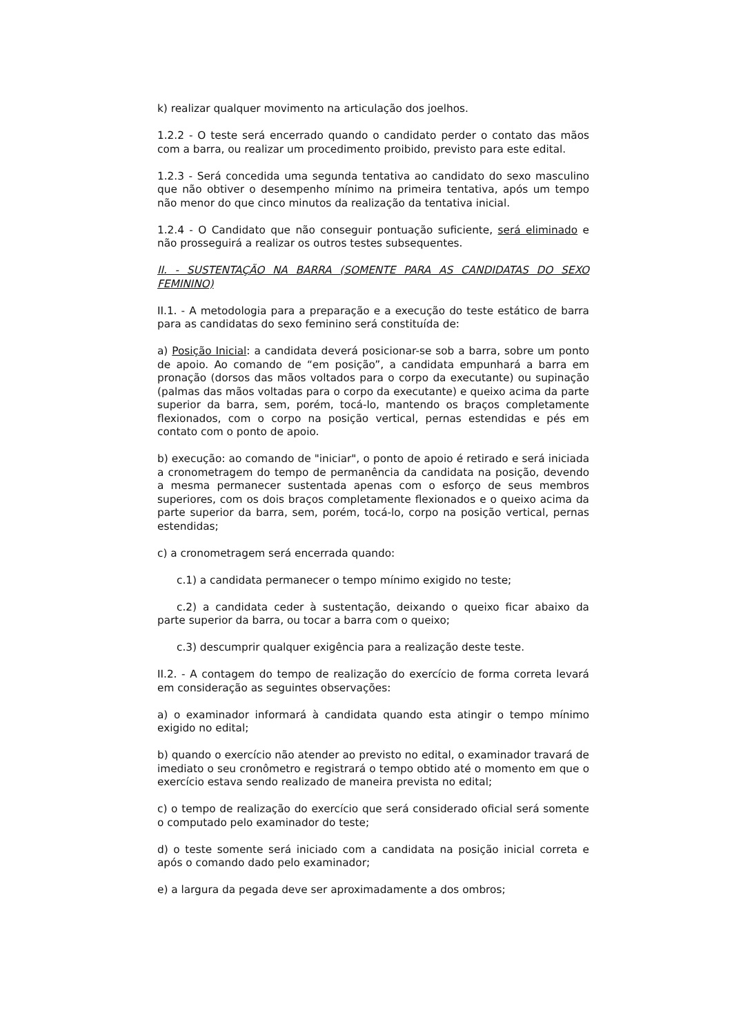k) realizar qualquer movimento na articulação dos joelhos.
1.2.2 - O teste será encerrado quando o candidato perder o contato das mãos com a barra, ou realizar um procedimento proibido, previsto para este edital.
1.2.3 - Será concedida uma segunda tentativa ao candidato do sexo masculino que não obtiver o desempenho mínimo na primeira tentativa, após um tempo não menor do que cinco minutos da realização da tentativa inicial.
1.2.4 - O Candidato que não conseguir pontuação suficiente, será eliminado e não prosseguirá a realizar os outros testes subsequentes.
II. - SUSTENTAÇÃO NA BARRA (SOMENTE PARA AS CANDIDATAS DO SEXO FEMININO)
II.1. - A metodologia para a preparação e a execução do teste estático de barra para as candidatas do sexo feminino será constituída de:
a) Posição Inicial: a candidata deverá posicionar-se sob a barra, sobre um ponto de apoio. Ao comando de “em posição”, a candidata empunhará a barra em pronação (dorsos das mãos voltados para o corpo da executante) ou supinação (palmas das mãos voltadas para o corpo da executante) e queixo acima da parte superior da barra, sem, porém, tocá-lo, mantendo os braços completamente flexionados, com o corpo na posição vertical, pernas estendidas e pés em contato com o ponto de apoio.
b) execução: ao comando de "iniciar", o ponto de apoio é retirado e será iniciada a cronometragem do tempo de permanência da candidata na posição, devendo a mesma permanecer sustentada apenas com o esforço de seus membros superiores, com os dois braços completamente flexionados e o queixo acima da parte superior da barra, sem, porém, tocá-lo, corpo na posição vertical, pernas estendidas;
c) a cronometragem será encerrada quando:
c.1) a candidata permanecer o tempo mínimo exigido no teste;
c.2) a candidata ceder à sustentação, deixando o queixo ficar abaixo da parte superior da barra, ou tocar a barra com o queixo;
c.3) descumprir qualquer exigência para a realização deste teste.
II.2. - A contagem do tempo de realização do exercício de forma correta levará em consideração as seguintes observações:
a) o examinador informará à candidata quando esta atingir o tempo mínimo exigido no edital;
b) quando o exercício não atender ao previsto no edital, o examinador travará de imediato o seu cronômetro e registrará o tempo obtido até o momento em que o exercício estava sendo realizado de maneira prevista no edital;
c) o tempo de realização do exercício que será considerado oficial será somente o computado pelo examinador do teste;
d) o teste somente será iniciado com a candidata na posição inicial correta e após o comando dado pelo examinador;
e) a largura da pegada deve ser aproximadamente a dos ombros;